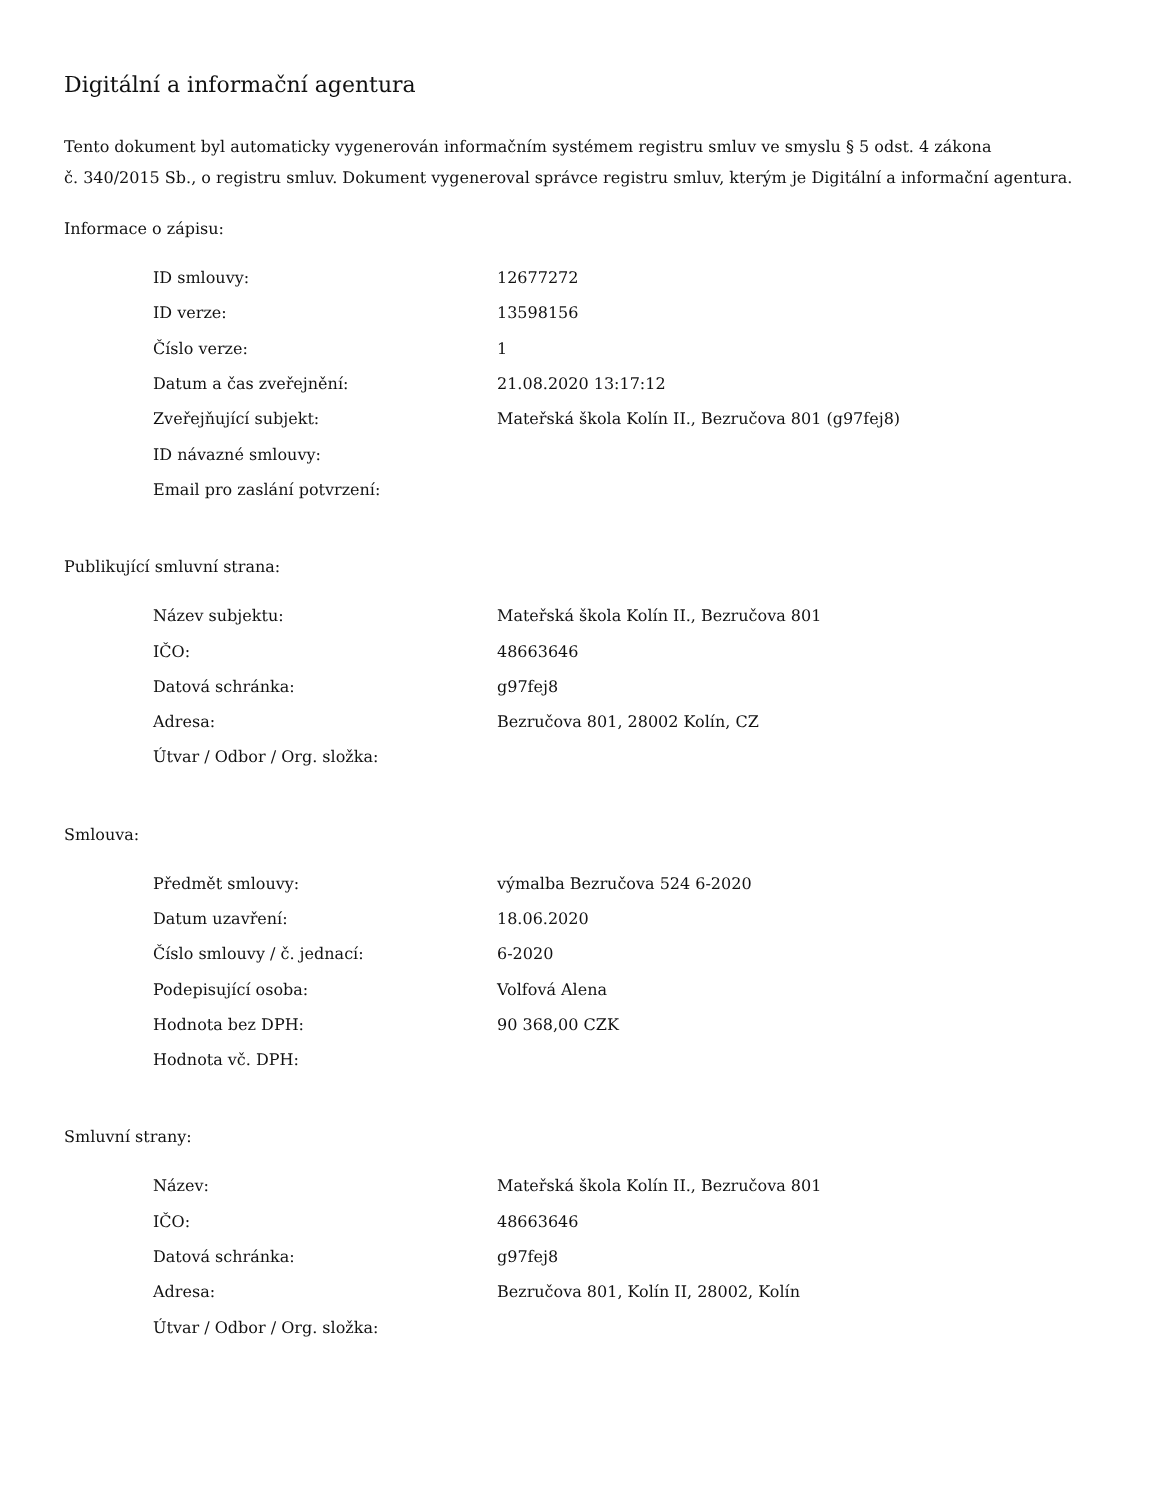Digitální a informační agentura
Tento dokument byl automaticky vygenerován informačním systémem registru smluv ve smyslu § 5 odst. 4 zákona
č. 340/2015 Sb., o registru smluv. Dokument vygeneroval správce registru smluv, kterým je Digitální a informační agentura.
Informace o zápisu:
| ID smlouvy: | 12677272 |
| ID verze: | 13598156 |
| Číslo verze: | 1 |
| Datum a čas zveřejnění: | 21.08.2020 13:17:12 |
| Zveřejňující subjekt: | Mateřská škola Kolín II., Bezručova 801 (g97fej8) |
| ID návazné smlouvy: | |
| Email pro zaslání potvrzení: | |
Publikující smluvní strana:
| Název subjektu: | Mateřská škola Kolín II., Bezručova 801 |
| IČO: | 48663646 |
| Datová schránka: | g97fej8 |
| Adresa: | Bezručova 801, 28002 Kolín, CZ |
| Útvar / Odbor / Org. složka: | |
Smlouva:
| Předmět smlouvy: | výmalba Bezručova 524 6-2020 |
| Datum uzavření: | 18.06.2020 |
| Číslo smlouvy / č. jednací: | 6-2020 |
| Podepisující osoba: | Volfová Alena |
| Hodnota bez DPH: | 90 368,00 CZK |
| Hodnota vč. DPH: | |
Smluvní strany:
| Název: | Mateřská škola Kolín II., Bezručova 801 |
| IČO: | 48663646 |
| Datová schránka: | g97fej8 |
| Adresa: | Bezručova 801, Kolín II, 28002, Kolín |
| Útvar / Odbor / Org. složka: | |